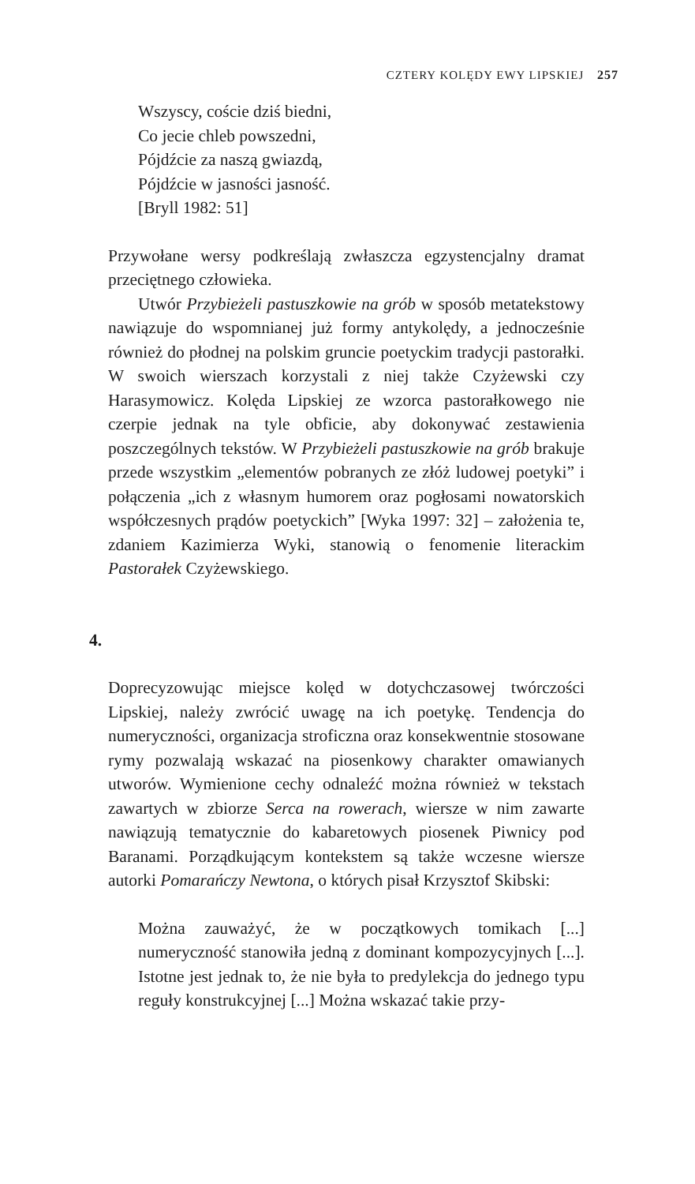CZTERY KOLĘDY EWY LIPSKIEJ 257
Wszyscy, coście dziś biedni,
Co jecie chleb powszedni,
Pójdźcie za naszą gwiazdą,
Pójdźcie w jasności jasność.
[Bryll 1982: 51]
Przywołane wersy podkreślają zwłaszcza egzystencjalny dramat przeciętnego człowieka.
Utwór Przybieżeli pastuszkowie na grób w sposób metatekstowy nawiązuje do wspomnianej już formy antykolędy, a jednocześnie również do płodnej na polskim gruncie poetyckim tradycji pastorałki. W swoich wierszach korzystali z niej także Czyżewski czy Harasymowicz. Kolęda Lipskiej ze wzorca pastorałkowego nie czerpie jednak na tyle obficie, aby dokonywać zestawienia poszczególnych tekstów. W Przybieżeli pastuszkowie na grób brakuje przede wszystkim „elementów pobranych ze złóż ludowej poetyki” i połączenia „ich z własnym humorem oraz pogłosami nowatorskich współczesnych prądów poetyckich” [Wyka 1997: 32] – założenia te, zdaniem Kazimierza Wyki, stanowią o fenomenie literackim Pastorałek Czyżewskiego.
4.
Doprecyzowując miejsce kolęd w dotychczasowej twórczości Lipskiej, należy zwrócić uwagę na ich poetykę. Tendencja do numeryczności, organizacja stroficzna oraz konsekwentnie stosowane rymy pozwalają wskazać na piosenkowy charakter omawianych utworów. Wymienione cechy odnaleźć można również w tekstach zawartych w zbiorze Serca na rowerach, wiersze w nim zawarte nawiązują tematycznie do kabaretowych piosenek Piwnicy pod Baranami. Porządkującym kontekstem są także wczesne wiersze autorki Pomarańczy Newtona, o których pisał Krzysztof Skibski:
Można zauważyć, że w początkowych tomikach [...] numeryczność stanowiła jedną z dominant kompozycyjnych [...]. Istotne jest jednak to, że nie była to predylekcja do jednego typu reguły konstrukcyjnej [...] Można wskazać takie przy-